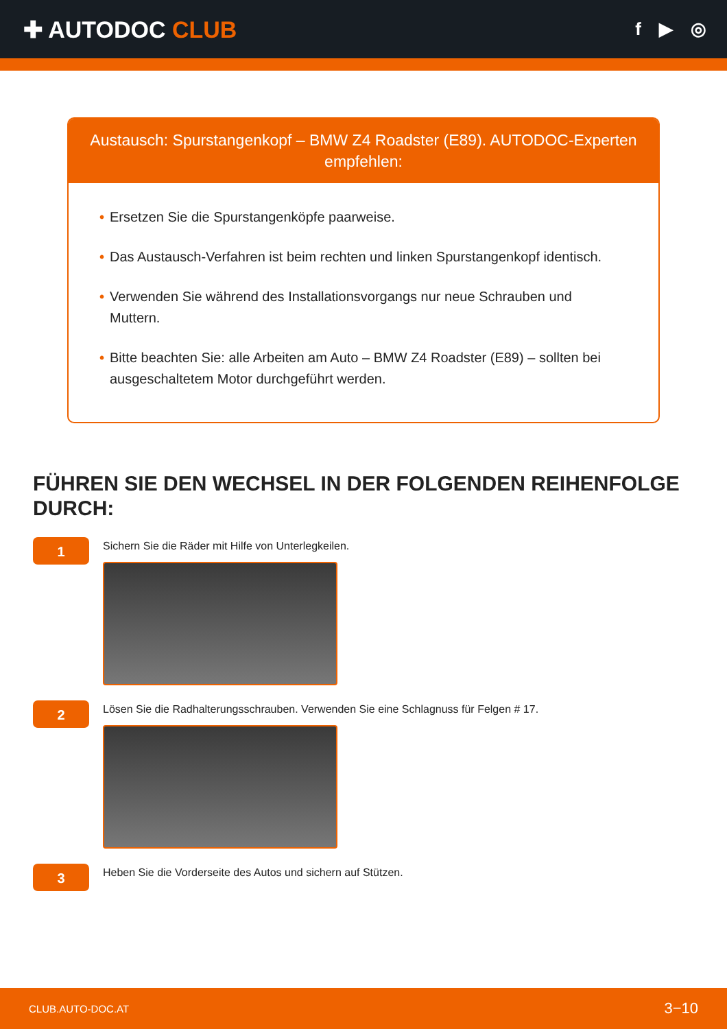✚ AUTODOC CLUB
f ▶ ◎
Austausch: Spurstangenkopf – BMW Z4 Roadster (E89). AUTODOC-Experten empfehlen:
• Ersetzen Sie die Spurstangenköpfe paarweise.
• Das Austausch-Verfahren ist beim rechten und linken Spurstangenkopf identisch.
• Verwenden Sie während des Installationsvorgangs nur neue Schrauben und Muttern.
• Bitte beachten Sie: alle Arbeiten am Auto – BMW Z4 Roadster (E89) – sollten bei ausgeschaltetem Motor durchgeführt werden.
FÜHREN SIE DEN WECHSEL IN DER FOLGENDEN REIHENFOLGE DURCH:
1
Sichern Sie die Räder mit Hilfe von Unterlegkeilen.
2
Lösen Sie die Radhalterungsschrauben. Verwenden Sie eine Schlagnuss für Felgen # 17.
3
Heben Sie die Vorderseite des Autos und sichern auf Stützen.
CLUB.AUTO-DOC.AT 3−10